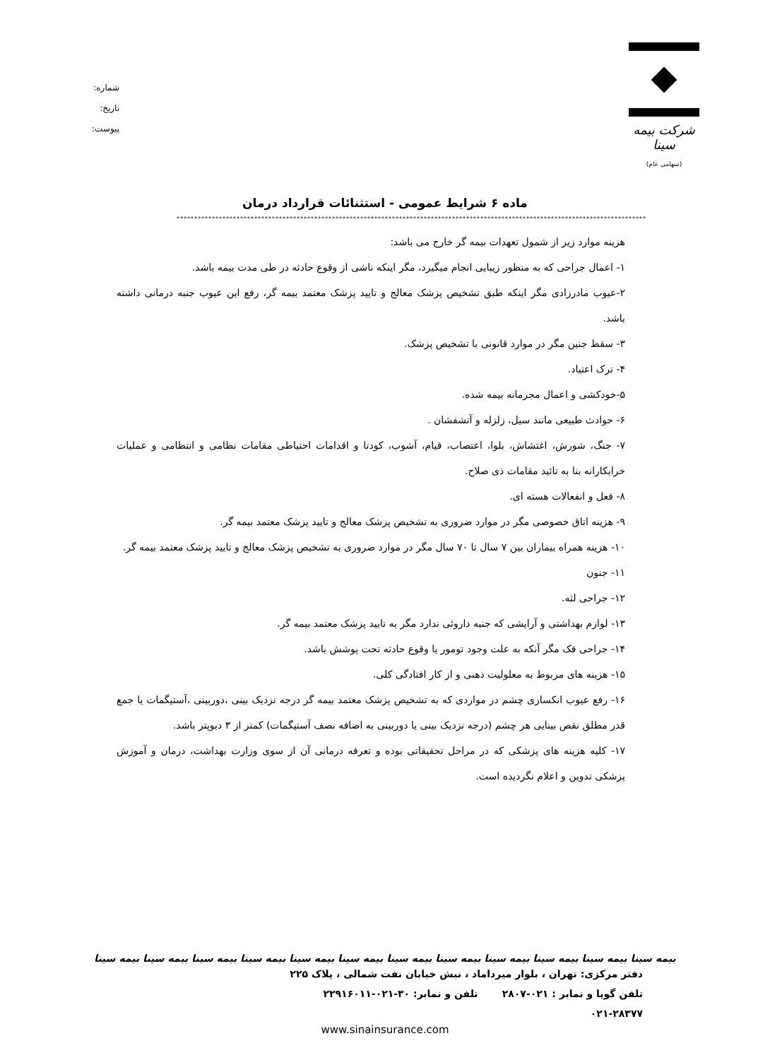شرکت بیمه سینا
(سهامی عام)
شماره:
تاریخ:
پیوست:
ماده ۶ شرایط عمومی - استثنائات قرارداد درمان
************************************************************************************************************************************************
هزینه موارد زیر از شمول تعهدات بیمه گر خارج می باشد:
۱- اعمال جراحی که به منظور زیبایی انجام میگیرد، مگر اینکه ناشی از وقوع حادثه در طی مدت بیمه باشد.
۲-عیوب مادرزادی مگر اینکه طبق تشخیص پزشک معالج و تایید پزشک معتمد بیمه گر، رفع این عیوب جنبه درمانی داشته باشد.
۳- سقط جنین مگر در موارد قانونی با تشخیص پزشک.
۴- ترک اعتیاد.
۵-خودکشی و اعمال مجرمانه بیمه شده.
۶- حوادث طبیعی مانند سیل، زلزله و آتشفشان .
۷- جنگ، شورش، اغتشاش، بلوا، اعتصاب، قیام، آشوب، کودتا و اقدامات احتیاطی مقامات نظامی و انتظامی و عملیات خرابکارانه بنا به تائید مقامات ذی صلاح.
۸- فعل و انفعالات هسته ای.
۹- هزینه اتاق خصوصی مگر در موارد ضروری به تشخیص پزشک معالج و تایید پزشک معتمد بیمه گر.
۱۰- هزینه همراه بیماران بین ۷ سال تا ۷۰ سال مگر در موارد ضروری به تشخیص پزشک معالج و تایید پزشک معتمد بیمه گر.
۱۱- جنون
۱۲- جراحی لثه.
۱۳- لوازم بهداشتی و آرایشی که جنبه داروئی ندارد مگر به تایید پزشک معتمد بیمه گر.
۱۴- جراحی فک مگر آنکه به علت وجود تومور یا وقوع حادثه تحت پوشش باشد.
۱۵- هزینه های مربوط به معلولیت ذهنی و از کار افتادگی کلی.
۱۶- رفع عیوب انکساری چشم در مواردی که به تشخیص پزشک معتمد بیمه گر درجه نزدیک بینی ،دوربینی ،آستیگمات یا جمع قدر مطلق نقص بینایی هر چشم (درجه نزدیک بینی یا دوربینی به اضافه نصف آستیگمات) کمتر از ۳ دیوپتر باشد.
۱۷- کلیه هزینه های پزشکی که در مراحل تحقیقاتی بوده و تعرفه درمانی آن از سوی وزارت بهداشت، درمان و آموزش پزشکی تدوین و اعلام نگردیده است.
بیمه سینا بیمه سینا بیمه سینا بیمه سینا بیمه سینا بیمه سینا بیمه سینا بیمه سینا بیمه سینا بیمه سینا بیمه سینا بیمه سینا
دفتر مرکزی: تهران ، بلوار میرداماد ، نبش خیابان نفت شمالی ، پلاک ۲۲۵
تلفن گویا و نمابر : ۰۲۱-۲۸۰۷ تلفن و نمابر: ۳۰-۰۲۱-۲۲۹۱۶۰۱۱
۰۲۱-۲۸۳۷۷
www.sinainsurance.com